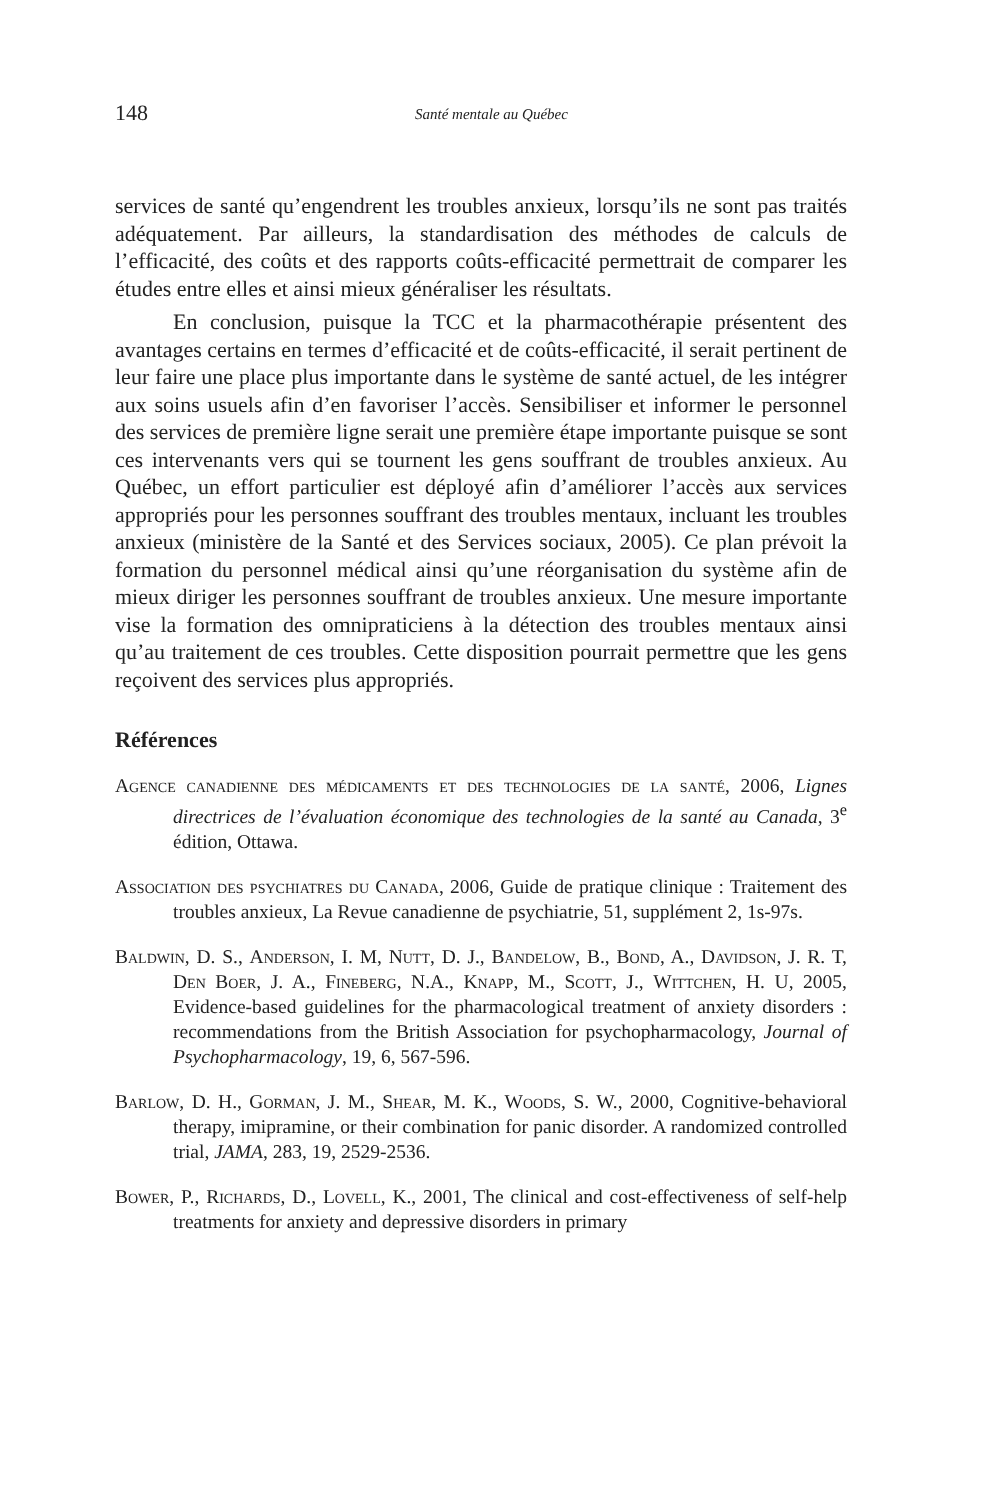148 Santé mentale au Québec
services de santé qu’engendrent les troubles anxieux, lorsqu’ils ne sont pas traités adéquatement. Par ailleurs, la standardisation des méthodes de calculs de l’efficacité, des coûts et des rapports coûts-efficacité permettrait de comparer les études entre elles et ainsi mieux généraliser les résultats.
En conclusion, puisque la TCC et la pharmacothérapie présentent des avantages certains en termes d’efficacité et de coûts-efficacité, il serait pertinent de leur faire une place plus importante dans le système de santé actuel, de les intégrer aux soins usuels afin d’en favoriser l’accès. Sensibiliser et informer le personnel des services de première ligne serait une première étape importante puisque se sont ces interve­nants vers qui se tournent les gens souffrant de troubles anxieux. Au Québec, un effort particulier est déployé afin d’améliorer l’accès aux services appropriés pour les personnes souffrant des troubles mentaux, incluant les troubles anxieux (ministère de la Santé et des Services sociaux, 2005). Ce plan prévoit la formation du personnel médical ainsi qu’une réorganisation du système afin de mieux diriger les personnes souffrant de troubles anxieux. Une mesure importante vise la formation des omnipraticiens à la détection des troubles mentaux ainsi qu’au traitement de ces troubles. Cette disposition pourrait permettre que les gens reçoivent des services plus appropriés.
Références
Agence canadienne des médicaments et des technologies de la santé, 2006, Lignes directrices de l’évaluation économique des technologies de la santé au Canada, 3<sup>e</sup> édition, Ottawa.
Association des psychiatres du Canada, 2006, Guide de pratique clinique : Traitement des troubles anxieux, La Revue canadienne de psychiatrie, 51, supplément 2, 1s-97s.
Baldwin, D. S., Anderson, I. M, Nutt, D. J., Bandelow, B., Bond, A., Davidson, J. R. T, Den Boer, J. A., Fineberg, N.A., Knapp, M., Scott, J., Wittchen, H. U, 2005, Evidence-based guidelines for the pharmacological treatment of anxiety disorders : recommendations from the British Association for psychopharmacology, Journal of Psycho­pharmacology, 19, 6, 567-596.
Barlow, D. H., Gorman, J. M., Shear, M. K., Woods, S. W., 2000, Cognitive-behavioral therapy, imipramine, or their combination for panic disorder. A randomized controlled trial, JAMA, 283, 19, 2529-2536.
Bower, P., Richards, D., Lovell, K., 2001, The clinical and cost-effectiveness of self-help treatments for anxiety and depressive disorders in primary